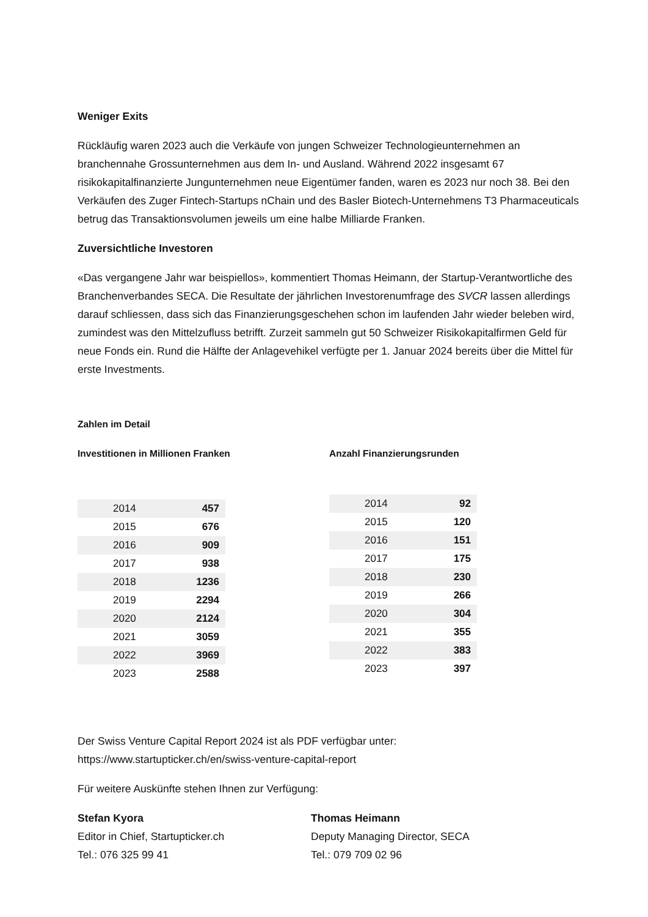Weniger Exits
Rückläufig waren 2023 auch die Verkäufe von jungen Schweizer Technologieunternehmen an branchennahe Grossunternehmen aus dem In- und Ausland. Während 2022 insgesamt 67 risikokapitalfinanzierte Jungunternehmen neue Eigentümer fanden, waren es 2023 nur noch 38. Bei den Verkäufen des Zuger Fintech-Startups nChain und des Basler Biotech-Unternehmens T3 Pharmaceuticals betrug das Transaktionsvolumen jeweils um eine halbe Milliarde Franken.
Zuversichtliche Investoren
«Das vergangene Jahr war beispiellos», kommentiert Thomas Heimann, der Startup-Verantwortliche des Branchenverbandes SECA. Die Resultate der jährlichen Investorenumfrage des SVCR lassen allerdings darauf schliessen, dass sich das Finanzierungsgeschehen schon im laufenden Jahr wieder beleben wird, zumindest was den Mittelzufluss betrifft. Zurzeit sammeln gut 50 Schweizer Risikokapitalfirmen Geld für neue Fonds ein. Rund die Hälfte der Anlagevehikel verfügte per 1. Januar 2024 bereits über die Mittel für erste Investments.
Zahlen im Detail
Investitionen in Millionen Franken
| 2014 | 457 |
| 2015 | 676 |
| 2016 | 909 |
| 2017 | 938 |
| 2018 | 1236 |
| 2019 | 2294 |
| 2020 | 2124 |
| 2021 | 3059 |
| 2022 | 3969 |
| 2023 | 2588 |
Anzahl Finanzierungsrunden
| 2014 | 92 |
| 2015 | 120 |
| 2016 | 151 |
| 2017 | 175 |
| 2018 | 230 |
| 2019 | 266 |
| 2020 | 304 |
| 2021 | 355 |
| 2022 | 383 |
| 2023 | 397 |
Der Swiss Venture Capital Report 2024 ist als PDF verfügbar unter:
https://www.startupticker.ch/en/swiss-venture-capital-report
Für weitere Auskünfte stehen Ihnen zur Verfügung:
Stefan Kyora
Editor in Chief, Startupticker.ch
Tel.: 076 325 99 41
Thomas Heimann
Deputy Managing Director, SECA
Tel.: 079 709 02 96